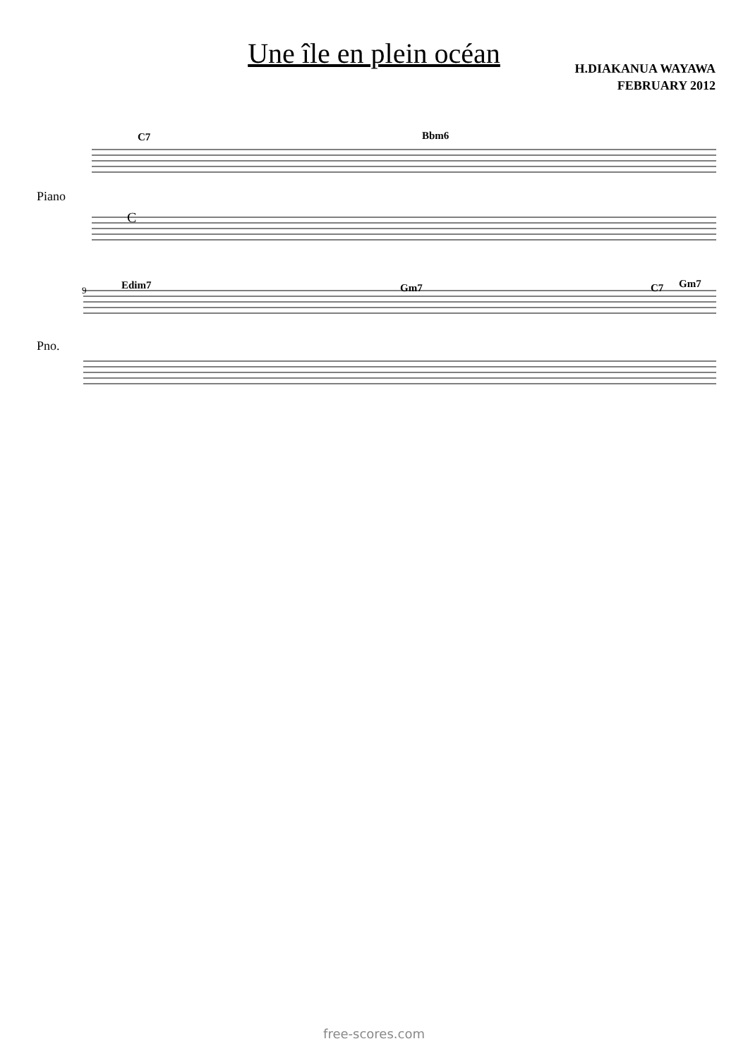Une île en plein océan
H.DIAKANUA WAYAWA
FEBRUARY 2012
C
Piano
Pno.
C7 Bbm6
Edim7 Gm7 C7 Gm7
9
free-scores.com